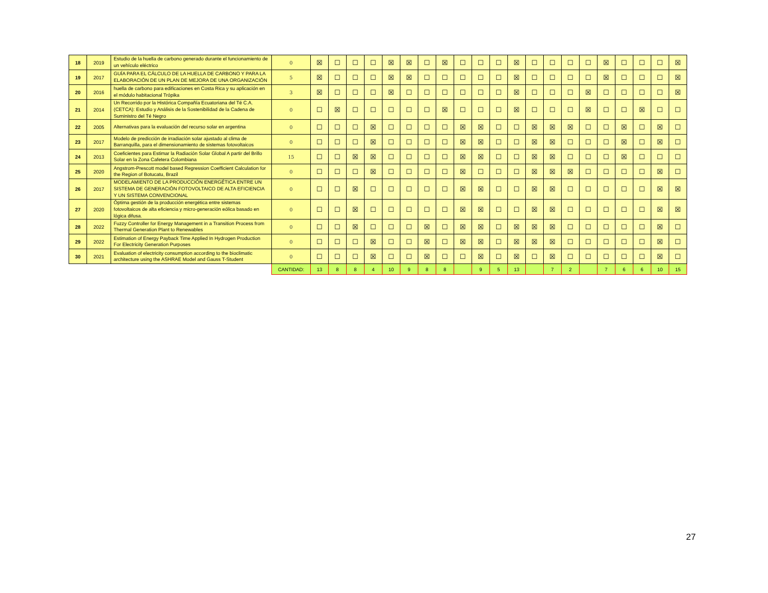| 18 | 2019 | Estudio de la huella de carbono generado durante el funcionamiento de un vehículo eléctrico | 0 | ☒ | ☐ | ☐ | ☐ | ☒ | ☒ | ☐ | ☒ | ☐ | ☐ | ☐ | ☒ | ☐ | ☐ | ☐ | ☐ | ☒ | ☐ | ☐ | ☐ | ☒ |
| 19 | 2017 | GUÍA PARA EL CÁLCULO DE LA HUELLA DE CARBONO Y PARA LA ELABORACIÓN DE UN PLAN DE MEJORA DE UNA ORGANIZACIÓN | 5 | ☒ | ☐ | ☐ | ☐ | ☒ | ☒ | ☐ | ☐ | ☐ | ☐ | ☐ | ☒ | ☐ | ☐ | ☐ | ☐ | ☒ | ☐ | ☐ | ☐ | ☒ |
| 20 | 2016 | huella de carbono para edificaciones en Costa Rica y su aplicación en el módulo habitacional Trópika | 3 | ☒ | ☐ | ☐ | ☐ | ☒ | ☐ | ☐ | ☐ | ☐ | ☐ | ☐ | ☒ | ☐ | ☐ | ☐ | ☒ | ☐ | ☐ | ☐ | ☐ | ☒ |
| 21 | 2014 | Un Recorrido por la Histórica Compañía Ecuatoriana del Té C.A. (CETCA): Estudio y Análisis de la Sostenibilidad de la Cadena de Suministro del Té Negro | 0 | ☐ | ☒ | ☐ | ☐ | ☐ | ☐ | ☐ | ☒ | ☐ | ☐ | ☐ | ☒ | ☐ | ☐ | ☐ | ☒ | ☐ | ☐ | ☒ | ☐ | ☐ |
| 22 | 2005 | Alternativas para la evaluación del recurso solar en argentina | 0 | ☐ | ☐ | ☐ | ☒ | ☐ | ☐ | ☐ | ☐ | ☒ | ☒ | ☐ | ☐ | ☒ | ☒ | ☒ | ☐ | ☐ | ☒ | ☐ | ☒ | ☐ |
| 23 | 2017 | Modelo de predicción de irradiación solar ajustado al clima de Barranquilla, para el dimensionamiento de sistemas fotovoltaicos | 0 | ☐ | ☐ | ☐ | ☒ | ☐ | ☐ | ☐ | ☐ | ☒ | ☒ | ☐ | ☐ | ☒ | ☒ | ☐ | ☐ | ☐ | ☒ | ☐ | ☒ | ☐ |
| 24 | 2013 | Coeficientes para Estimar la Radiación Solar Global A partir del Brillo Solar en la Zona Cafetera Colombiana | 15 | ☐ | ☐ | ☒ | ☒ | ☐ | ☐ | ☐ | ☐ | ☒ | ☒ | ☐ | ☐ | ☒ | ☒ | ☐ | ☐ | ☐ | ☒ | ☐ | ☐ | ☐ |
| 25 | 2020 | Angstrom-Prescott model based Regression Coefficient Calculation for the Region of Botucatu, Brazil | 0 | ☐ | ☐ | ☐ | ☒ | ☐ | ☐ | ☐ | ☐ | ☒ | ☐ | ☐ | ☐ | ☒ | ☒ | ☒ | ☐ | ☐ | ☐ | ☐ | ☒ | ☐ |
| 26 | 2017 | MODELAMIENTO DE LA PRODUCCIÓN ENERGÉTICA ENTRE UN SISTEMA DE GENERACIÓN FOTOVOLTAICO DE ALTA EFICIENCIA Y UN SISTEMA CONVENCIONAL | 0 | ☐ | ☐ | ☒ | ☐ | ☐ | ☐ | ☐ | ☐ | ☒ | ☒ | ☐ | ☐ | ☒ | ☒ | ☐ | ☐ | ☐ | ☐ | ☐ | ☒ | ☒ |
| 27 | 2020 | Óptima gestión de la producción energética entre sistemas fotovoltaicos de alta eficiencia y micro-generación eólica basado en lógica difusa. | 0 | ☐ | ☐ | ☒ | ☐ | ☐ | ☐ | ☐ | ☐ | ☒ | ☒ | ☐ | ☐ | ☒ | ☒ | ☐ | ☐ | ☐ | ☐ | ☐ | ☒ | ☒ |
| 28 | 2022 | Fuzzy Controller for Energy Management in a Transition Process from Thermal Generation Plant to Renewables | 0 | ☐ | ☐ | ☒ | ☐ | ☐ | ☐ | ☒ | ☐ | ☒ | ☒ | ☐ | ☒ | ☒ | ☒ | ☐ | ☐ | ☐ | ☐ | ☐ | ☒ | ☐ |
| 29 | 2022 | Estimation of Energy Payback Time Applied In Hydrogen Production For Electricity Generation Purposes | 0 | ☐ | ☐ | ☐ | ☒ | ☐ | ☐ | ☒ | ☐ | ☒ | ☒ | ☐ | ☒ | ☒ | ☒ | ☐ | ☐ | ☐ | ☐ | ☐ | ☒ | ☐ |
| 30 | 2021 | Evaluation of electricity consumption according to the bioclimatic architecture using the ASHRAE Model and Gauss T-Student | 0 | ☐ | ☐ | ☐ | ☒ | ☐ | ☐ | ☒ | ☐ | ☐ | ☒ | ☐ | ☒ | ☐ | ☒ | ☐ | ☐ | ☐ | ☐ | ☐ | ☒ | ☐ |
| | | | CANTIDAD: | 13 | 8 | 8 | 4 | 10 | 9 | 8 | 8 | | 9 | 5 | 13 | | 7 | 2 | | 7 | 6 | 6 | 10 | 15 |
27